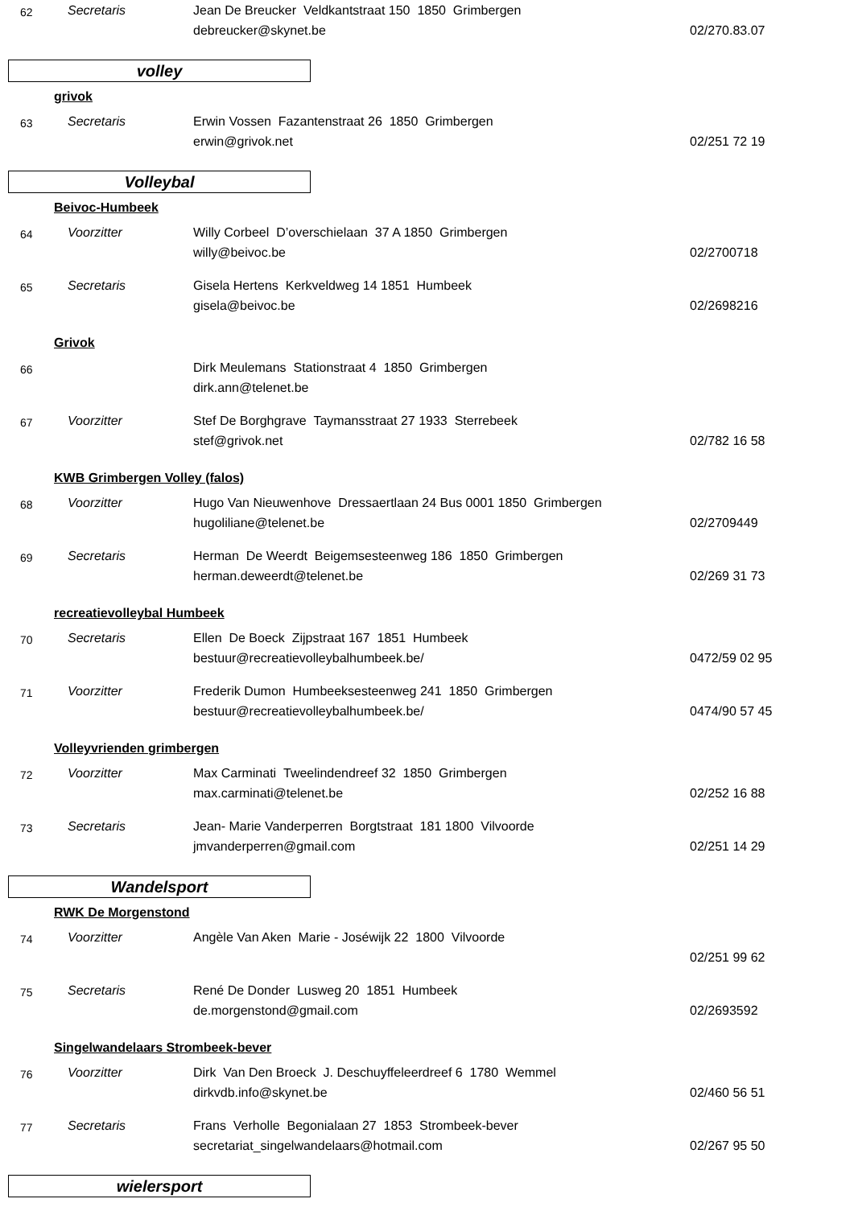62
Secretaris
Jean De Breucker Veldkantstraat 150 1850 Grimbergen
debreucker@skynet.be 02/270.83.07
volley
grivok
63
Secretaris
Erwin Vossen Fazantenstraat 26 1850 Grimbergen
erwin@grivok.net 02/251 72 19
Volleybal
Beivoc-Humbeek
64
Voorzitter
Willy Corbeel D’overschielaan 37 A 1850 Grimbergen
willy@beivoc.be 02/2700718
65
Secretaris
Gisela Hertens Kerkveldweg 14 1851 Humbeek
gisela@beivoc.be 02/2698216
Grivok
66
Dirk Meulemans Stationstraat 4 1850 Grimbergen
dirk.ann@telenet.be
67
Voorzitter
Stef De Borghgrave Taymansstraat 27 1933 Sterrebeek
stef@grivok.net 02/782 16 58
KWB Grimbergen Volley (falos)
68
Voorzitter
Hugo Van Nieuwenhove Dressaertlaan 24 Bus 0001 1850 Grimbergen
hugoliliane@telenet.be 02/2709449
69
Secretaris
Herman De Weerdt Beigemsesteenweg 186 1850 Grimbergen
herman.deweerdt@telenet.be 02/269 31 73
recreatievolleybal Humbeek
70
Secretaris
Ellen De Boeck Zijpstraat 167 1851 Humbeek
bestuur@recreatievolleybalhumbeek.be/ 0472/59 02 95
71
Voorzitter
Frederik Dumon Humbeeksesteenweg 241 1850 Grimbergen
bestuur@recreatievolleybalhumbeek.be/ 0474/90 57 45
Volleyvrienden grimbergen
72
Voorzitter
Max Carminati Tweelindendreef 32 1850 Grimbergen
max.carminati@telenet.be 02/252 16 88
73
Secretaris
Jean- Marie Vanderperren Borgtstraat 181 1800 Vilvoorde
jmvanderperren@gmail.com 02/251 14 29
Wandelsport
RWK De Morgenstond
74
Voorzitter
Angèle Van Aken Marie - Joséwijk 22 1800 Vilvoorde
02/251 99 62
75
Secretaris
René De Donder Lusweg 20 1851 Humbeek
de.morgenstond@gmail.com 02/2693592
Singelwandelaars Strombeek-bever
76
Voorzitter
Dirk Van Den Broeck J. Deschuyffeleerdreef 6 1780 Wemmel
dirkvdb.info@skynet.be 02/460 56 51
77
Secretaris
Frans Verholle Begonialaan 27 1853 Strombeek-bever
secretariat_singelwandelaars@hotmail.com 02/267 95 50
wielersport